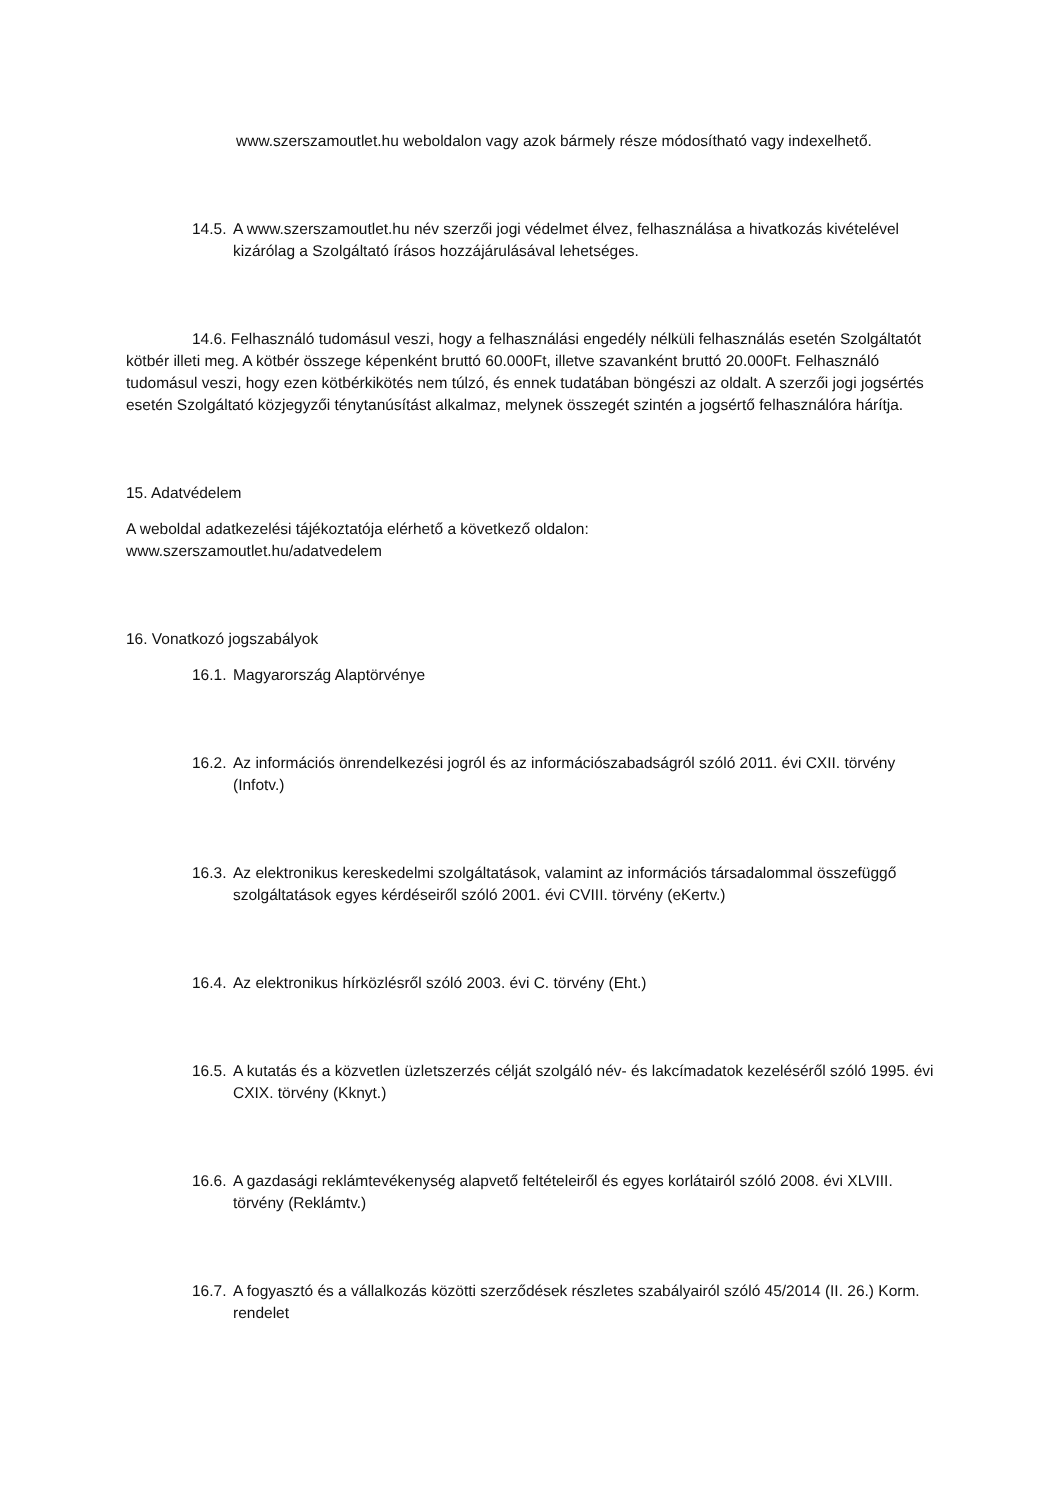www.szerszamoutlet.hu weboldalon vagy azok bármely része módosítható vagy indexelhető.
14.5. A www.szerszamoutlet.hu név szerzői jogi védelmet élvez, felhasználása a hivatkozás kivételével kizárólag a Szolgáltató írásos hozzájárulásával lehetséges.
14.6. Felhasználó tudomásul veszi, hogy a felhasználási engedély nélküli felhasználás esetén Szolgáltatót kötbér illeti meg. A kötbér összege képenként bruttó 60.000Ft, illetve szavanként bruttó 20.000Ft. Felhasználó tudomásul veszi, hogy ezen kötbérkikötés nem túlzó, és ennek tudatában böngészi az oldalt. A szerzői jogi jogsértés esetén Szolgáltató közjegyzői ténytanúsítást alkalmaz, melynek összegét szintén a jogsértő felhasználóra hárítja.
15. Adatvédelem
A weboldal adatkezelési tájékoztatója elérhető a következő oldalon:
www.szerszamoutlet.hu/adatvedelem
16. Vonatkozó jogszabályok
16.1. Magyarország Alaptörvénye
16.2. Az információs önrendelkezési jogról és az információszabadságról szóló 2011. évi CXII. törvény (Infotv.)
16.3. Az elektronikus kereskedelmi szolgáltatások, valamint az információs társadalommal összefüggő szolgáltatások egyes kérdéseiről szóló 2001. évi CVIII. törvény (eKertv.)
16.4. Az elektronikus hírközlésről szóló 2003. évi C. törvény (Eht.)
16.5. A kutatás és a közvetlen üzletszerzés célját szolgáló név- és lakcímadatok kezeléséről szóló 1995. évi CXIX. törvény (Kknyt.)
16.6. A gazdasági reklámtevékenység alapvető feltételeiről és egyes korlátairól szóló 2008. évi XLVIII. törvény (Reklámtv.)
16.7. A fogyasztó és a vállalkozás közötti szerződések részletes szabályairól szóló 45/2014 (II. 26.) Korm. rendelet